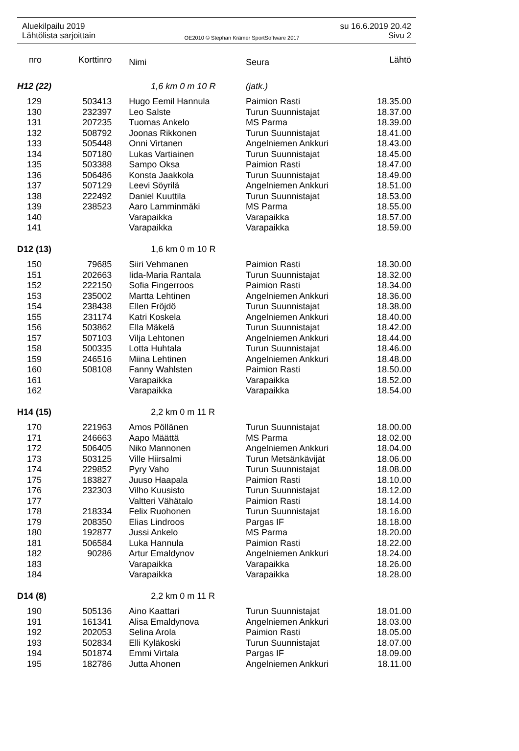Aluekilpailu 2019 su 16.6.2019 20.42
Lähtölista sarjoittain OE2010 © Stephan Krämer SportSoftware 2017 Sivu 2
| nro | Korttinro | Nimi | Seura | Lähtö |
| --- | --- | --- | --- | --- |
| H12 (22) | | 1,6 km 0 m 10 R | (jatk.) | |
| 129 | 503413 | Hugo Eemil Hannula | Paimion Rasti | 18.35.00 |
| 130 | 232397 | Leo Salste | Turun Suunnistajat | 18.37.00 |
| 131 | 207235 | Tuomas Ankelo | MS Parma | 18.39.00 |
| 132 | 508792 | Joonas Rikkonen | Turun Suunnistajat | 18.41.00 |
| 133 | 505448 | Onni Virtanen | Angelniemen Ankkuri | 18.43.00 |
| 134 | 507180 | Lukas Vartiainen | Turun Suunnistajat | 18.45.00 |
| 135 | 503388 | Sampo Oksa | Paimion Rasti | 18.47.00 |
| 136 | 506486 | Konsta Jaakkola | Turun Suunnistajat | 18.49.00 |
| 137 | 507129 | Leevi Söyrilä | Angelniemen Ankkuri | 18.51.00 |
| 138 | 222492 | Daniel Kuuttila | Turun Suunnistajat | 18.53.00 |
| 139 | 238523 | Aaro Lamminmäki | MS Parma | 18.55.00 |
| 140 | | Varapaikka | Varapaikka | 18.57.00 |
| 141 | | Varapaikka | Varapaikka | 18.59.00 |
| D12 (13) | | 1,6 km 0 m 10 R | | |
| 150 | 79685 | Siiri Vehmanen | Paimion Rasti | 18.30.00 |
| 151 | 202663 | Iida-Maria Rantala | Turun Suunnistajat | 18.32.00 |
| 152 | 222150 | Sofia Fingerroos | Paimion Rasti | 18.34.00 |
| 153 | 235002 | Martta Lehtinen | Angelniemen Ankkuri | 18.36.00 |
| 154 | 238438 | Ellen Fröjdö | Turun Suunnistajat | 18.38.00 |
| 155 | 231174 | Katri Koskela | Angelniemen Ankkuri | 18.40.00 |
| 156 | 503862 | Ella Mäkelä | Turun Suunnistajat | 18.42.00 |
| 157 | 507103 | Vilja Lehtonen | Angelniemen Ankkuri | 18.44.00 |
| 158 | 500335 | Lotta Huhtala | Turun Suunnistajat | 18.46.00 |
| 159 | 246516 | Miina Lehtinen | Angelniemen Ankkuri | 18.48.00 |
| 160 | 508108 | Fanny Wahlsten | Paimion Rasti | 18.50.00 |
| 161 | | Varapaikka | Varapaikka | 18.52.00 |
| 162 | | Varapaikka | Varapaikka | 18.54.00 |
| H14 (15) | | 2,2 km 0 m 11 R | | |
| 170 | 221963 | Amos Pöllänen | Turun Suunnistajat | 18.00.00 |
| 171 | 246663 | Aapo Määttä | MS Parma | 18.02.00 |
| 172 | 506405 | Niko Mannonen | Angelniemen Ankkuri | 18.04.00 |
| 173 | 503125 | Ville Hiirsalmi | Turun Metsänkävijät | 18.06.00 |
| 174 | 229852 | Pyry Vaho | Turun Suunnistajat | 18.08.00 |
| 175 | 183827 | Juuso Haapala | Paimion Rasti | 18.10.00 |
| 176 | 232303 | Vilho Kuusisto | Turun Suunnistajat | 18.12.00 |
| 177 | | Valtteri Vähätalo | Paimion Rasti | 18.14.00 |
| 178 | 218334 | Felix Ruohonen | Turun Suunnistajat | 18.16.00 |
| 179 | 208350 | Elias Lindroos | Pargas IF | 18.18.00 |
| 180 | 192877 | Jussi Ankelo | MS Parma | 18.20.00 |
| 181 | 506584 | Luka Hannula | Paimion Rasti | 18.22.00 |
| 182 | 90286 | Artur Emaldynov | Angelniemen Ankkuri | 18.24.00 |
| 183 | | Varapaikka | Varapaikka | 18.26.00 |
| 184 | | Varapaikka | Varapaikka | 18.28.00 |
| D14 (8) | | 2,2 km 0 m 11 R | | |
| 190 | 505136 | Aino Kaattari | Turun Suunnistajat | 18.01.00 |
| 191 | 161341 | Alisa Emaldynova | Angelniemen Ankkuri | 18.03.00 |
| 192 | 202053 | Selina Arola | Paimion Rasti | 18.05.00 |
| 193 | 502834 | Elli Kyläkoski | Turun Suunnistajat | 18.07.00 |
| 194 | 501874 | Emmi Virtala | Pargas IF | 18.09.00 |
| 195 | 182786 | Jutta Ahonen | Angelniemen Ankkuri | 18.11.00 |